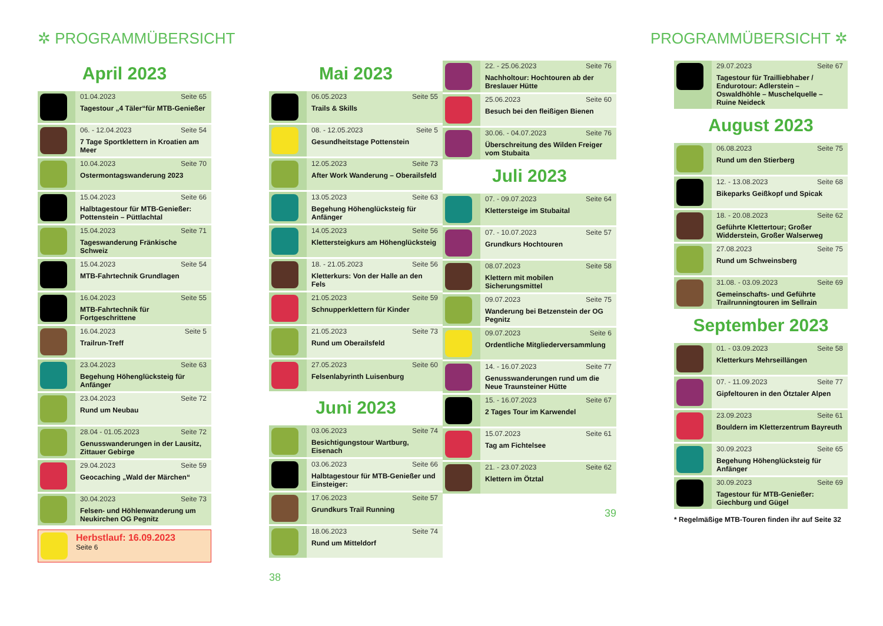✲ PROGRAMMÜBERSICHT
April 2023
| | 01.04.2023 Seite 65 Tagestour „4 Täler“für MTB-Genießer |
| | 06. - 12.04.2023 Seite 54 7 Tage Sportklettern in Kroatien am Meer |
| | 10.04.2023 Seite 70 Ostermontagswanderung 2023 |
| | 15.04.2023 Seite 66 Halbtagestour für MTB-Genießer: Pottenstein – Püttlachtal |
| | 15.04.2023 Seite 71 Tageswanderung Fränkische Schweiz |
| | 15.04.2023 Seite 54 MTB-Fahrtechnik Grundlagen |
| | 16.04.2023 Seite 55 MTB-Fahrtechnik für Fortgeschrittene |
| | 16.04.2023 Seite 5 Trailrun-Treff |
| | 23.04.2023 Seite 63 Begehung Höhenglücksteig für Anfänger |
| | 23.04.2023 Seite 72 Rund um Neubau |
| | 28.04 - 01.05.2023 Seite 72 Genusswanderungen in der Lausitz, Zittauer Gebirge |
| | 29.04.2023 Seite 59 Geocaching „Wald der Märchen“ |
| | 30.04.2023 Seite 73 Felsen- und Höhlenwanderung um Neukirchen OG Pegnitz |
Herbstlauf: 16.09.2023
Seite 6
Mai 2023
| | 06.05.2023 Seite 55 Trails & Skills |
| | 08. - 12.05.2023 Seite 5 Gesundheitstage Pottenstein |
| | 12.05.2023 Seite 73 After Work Wanderung – Oberailsfeld |
| | 13.05.2023 Seite 63 Begehung Höhenglücksteig für Anfänger |
| | 14.05.2023 Seite 56 Klettersteigkurs am Höhenglücksteig |
| | 18. - 21.05.2023 Seite 56 Kletterkurs: Von der Halle an den Fels |
| | 21.05.2023 Seite 59 Schnupperklettern für Kinder |
| | 21.05.2023 Seite 73 Rund um Oberailsfeld |
| | 27.05.2023 Seite 60 Felsenlabyrinth Luisenburg |
Juni 2023
| | 03.06.2023 Seite 74 Besichtigungstour Wartburg, Eisenach |
| | 03.06.2023 Seite 66 Halbtagestour für MTB-Genießer und Einsteiger: |
| | 17.06.2023 Seite 57 Grundkurs Trail Running |
| | 18.06.2023 Seite 74 Rund um Mitteldorf |
38
PROGRAMMÜBERSICHT ✲
| | 22. - 25.06.2023 Seite 76 Nachholtour: Hochtouren ab der Breslauer Hütte |
| | 25.06.2023 Seite 60 Besuch bei den fleißigen Bienen |
| | 30.06. - 04.07.2023 Seite 76 Überschreitung des Wilden Freiger vom Stubaita |
Juli 2023
| | 07. - 09.07.2023 Seite 64 Klettersteige im Stubaital |
| | 07. - 10.07.2023 Seite 57 Grundkurs Hochtouren |
| | 08.07.2023 Seite 58 Klettern mit mobilen Sicherungsmittel |
| | 09.07.2023 Seite 75 Wanderung bei Betzenstein der OG Pegnitz |
| | 09.07.2023 Seite 6 Ordentliche Mitgliederversammlung |
| | 14. - 16.07.2023 Seite 77 Genusswanderungen rund um die Neue Traunsteiner Hütte |
| | 15. - 16.07.2023 Seite 67 2 Tages Tour im Karwendel |
| | 15.07.2023 Seite 61 Tag am Fichtelsee |
| | 21. - 23.07.2023 Seite 62 Klettern im Ötztal |
39
| | 29.07.2023 Seite 67 Tagestour für Trailliebhaber / Endurotour: Adlerstein – Oswaldhöhle – Muschelquelle – Ruine Neideck |
August 2023
| | 06.08.2023 Seite 75 Rund um den Stierberg |
| | 12. - 13.08.2023 Seite 68 Bikeparks Geißkopf und Spicak |
| | 18. - 20.08.2023 Seite 62 Geführte Klettertour; Großer Widderstein, Großer Walserweg |
| | 27.08.2023 Seite 75 Rund um Schweinsberg |
| | 31.08. - 03.09.2023 Seite 69 Gemeinschafts- und Geführte Trailrunningtouren im Sellrain |
September 2023
| | 01. - 03.09.2023 Seite 58 Kletterkurs Mehrseillängen |
| | 07. - 11.09.2023 Seite 77 Gipfeltouren in den Ötztaler Alpen |
| | 23.09.2023 Seite 61 Bouldern im Kletterzentrum Bayreuth |
| | 30.09.2023 Seite 65 Begehung Höhenglücksteig für Anfänger |
| | 30.09.2023 Seite 69 Tagestour für MTB-Genießer: Giechburg und Gügel |
* Regelmäßige MTB-Touren finden ihr auf Seite 32